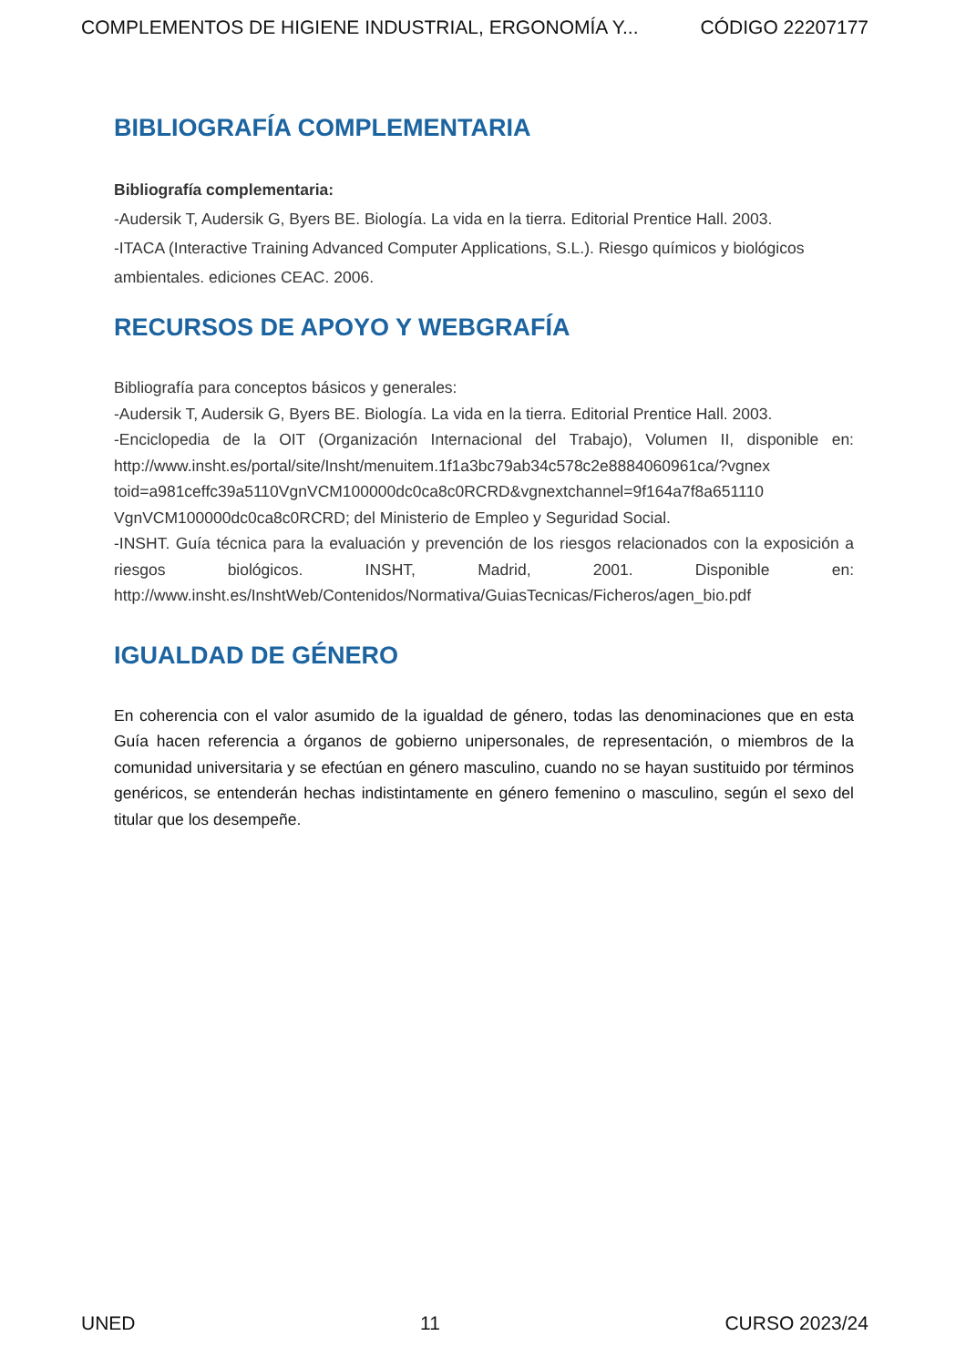COMPLEMENTOS DE HIGIENE INDUSTRIAL, ERGONOMÍA Y... CÓDIGO 22207177
BIBLIOGRAFÍA COMPLEMENTARIA
Bibliografía complementaria:
-Audersik T, Audersik G, Byers BE. Biología. La vida en la tierra. Editorial Prentice Hall. 2003.
-ITACA (Interactive Training Advanced Computer Applications, S.L.). Riesgo químicos y biológicos ambientales. ediciones CEAC. 2006.
RECURSOS DE APOYO Y WEBGRAFÍA
Bibliografía para conceptos básicos y generales:
-Audersik T, Audersik G, Byers BE. Biología. La vida en la tierra. Editorial Prentice Hall. 2003.
-Enciclopedia de la OIT (Organización Internacional del Trabajo), Volumen II, disponible en: http://www.insht.es/portal/site/Insht/menuitem.1f1a3bc79ab34c578c2e8884060961ca/?vgnex toid=a981ceffc39a5110VgnVCM100000dc0ca8c0RCRD&vgnextchannel=9f164a7f8a651110 VgnVCM100000dc0ca8c0RCRD; del Ministerio de Empleo y Seguridad Social.
-INSHT. Guía técnica para la evaluación y prevención de los riesgos relacionados con la exposición a riesgos biológicos. INSHT, Madrid, 2001. Disponible en: http://www.insht.es/InshtWeb/Contenidos/Normativa/GuiasTecnicas/Ficheros/agen_bio.pdf
IGUALDAD DE GÉNERO
En coherencia con el valor asumido de la igualdad de género, todas las denominaciones que en esta Guía hacen referencia a órganos de gobierno unipersonales, de representación, o miembros de la comunidad universitaria y se efectúan en género masculino, cuando no se hayan sustituido por términos genéricos, se entenderán hechas indistintamente en género femenino o masculino, según el sexo del titular que los desempeñe.
UNED 11 CURSO 2023/24